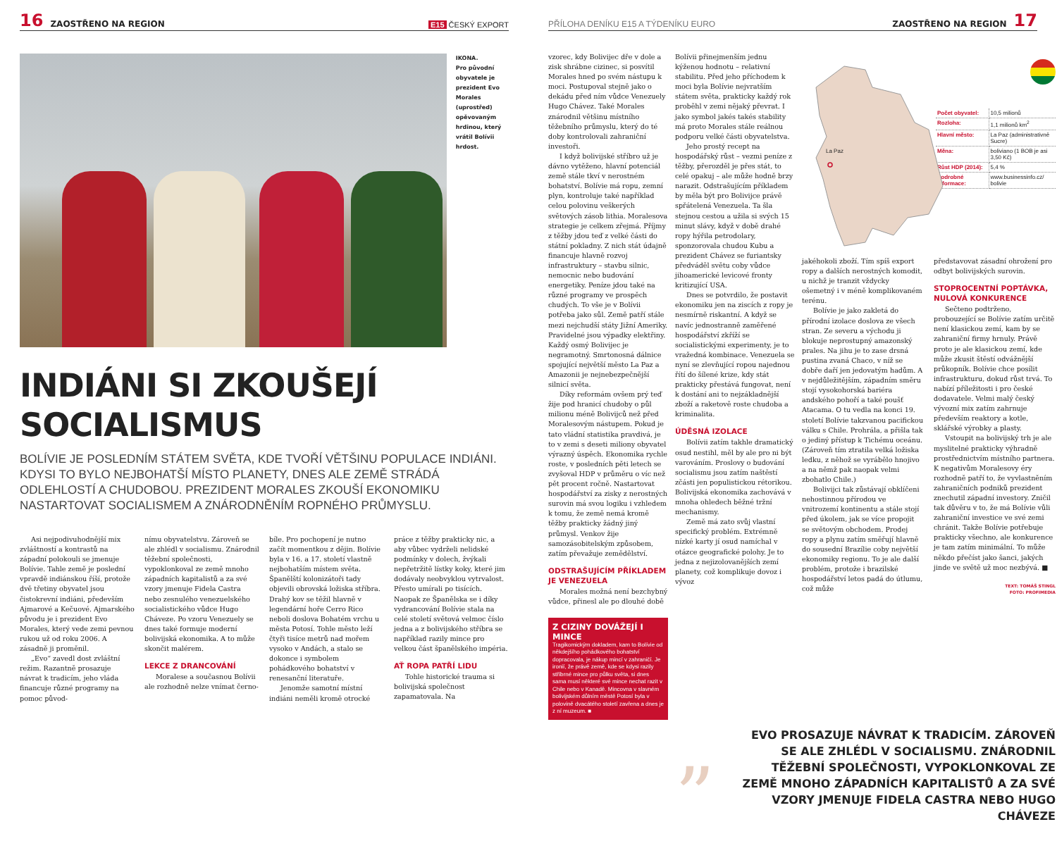16 ZAOSTŘENO NA REGION E15 ČESKÝ EXPORT
IKONA.
Pro původní obyvatele je prezident Evo Morales (uprostřed) opěvovaným hrdinou, který vrátil Bolívii hrdost.
INDIÁNI SI ZKOUŠEJÍ SOCIALISMUS
BOLÍVIE JE POSLEDNÍM STÁTEM SVĚTA, KDE TVOŘÍ VĚTŠINU POPULACE INDIÁNI. KDYSI TO BYLO NEJBOHATŠÍ MÍSTO PLANETY, DNES ALE ZEMĚ STRÁDÁ ODLEHLOSTÍ A CHUDOBOU. PREZIDENT MORALES ZKOUŠÍ EKONOMIKU NASTARTOVAT SOCIALISMEM A ZNÁRODNĚNÍM ROPNÉHO PRŮMYSLU.
Asi nejpodivuhodnější mix zvláštností a kontrastů na západní polokouli se jmenuje Bolívie. Tahle země je poslední vpravdě indiánskou říší, protože dvě třetiny obyvatel jsou čistokrevní indiáni, především Ajmarové a Kečuové. Ajmarského původu je i prezident Evo Morales, který vede zemi pevnou rukou už od roku 2006. A zásadně ji proměnil.
„Evo“ zavedl dost zvláštní režim. Razantně prosazuje návrat k tradicím, jeho vláda financuje různé programy na pomoc původ-
nímu obyvatelstvu. Zároveň se ale zhlédl v socialismu. Znárodnil těžební společnosti, vypoklonkoval ze země mnoho západních kapitalistů a za své vzory jmenuje Fidela Castra nebo zesnulého venezuelského socialistického vůdce Hugo Cháveze. Po vzoru Venezuely se dnes také formuje moderní bolivijská ekonomika. A to může skončit malérem.
LEKCE Z DRANCOVÁNÍ
Moralese a současnou Bolívii ale rozhodně nelze vnímat černo-
bíle. Pro pochopení je nutno začít momentkou z dějin. Bolívie byla v 16. a 17. století vlastně nejbohatším místem světa. Španělští kolonizátoři tady objevili obrovská ložiska stříbra. Drahý kov se těžil hlavně v legendární hoře Cerro Rico neboli doslova Bohatém vrchu u města Potosí. Tohle město leží čtyři tisíce metrů nad mořem vysoko v Andách, a stalo se dokonce i symbolem pohádkového bohatství v renesanční literatuře.
Jenomže samotní místní indiáni neměli kromě otrocké
práce z těžby prakticky nic, a aby vůbec vydrželi nelidské podmínky v dolech, žvýkali nepřetržitě lístky koky, které jim dodávaly neobvyklou vytrvalost. Přesto umírali po tisících. Naopak ze Španělska se i díky vydrancování Bolívie stala na celé století světová velmoc číslo jedna a z bolivijského stříbra se například razily mince pro velkou část španělského impéria.
AŤ ROPA PATŘÍ LIDU
Tohle historické trauma si bolivijská společnost zapamatovala. Na
PŘÍLOHA DENÍKU E15 A TÝDENÍKU EURO ZAOSTŘENO NA REGION 17
vzorec, kdy Bolivijec dře v dole a zisk shrábne cizinec, si posvítil Morales hned po svém nástupu k moci. Postupoval stejně jako o dekádu před ním vůdce Venezuely Hugo Chávez. Také Morales znárodnil většinu místního těžebního průmyslu, který do té doby kontrolovali zahraniční investoři.
I když bolivijské stříbro už je dávno vytěženo, hlavní potenciál země stále tkví v nerostném bohatství. Bolívie má ropu, zemní plyn, kontroluje také například celou polovinu veškerých světových zásob lithia. Moralesova strategie je celkem zřejmá. Příjmy z těžby jdou teď z velké části do státní pokladny. Z nich stát údajně financuje hlavně rozvoj infrastruktury – stavbu silnic, nemocnic nebo budování energetiky. Peníze jdou také na různé programy ve prospěch chudých. To vše je v Bolívii potřeba jako sůl. Země patří stále mezi nejchudší státy Jižní Ameriky. Pravidelné jsou výpadky elektřiny. Každý osmý Bolivijec je negramotný. Smrtonosná dálnice spojující největší město La Paz a Amazonii je nejnebezpečnější silnicí světa.
Díky reformám ovšem prý teď žije pod hranicí chudoby o půl milionu méně Bolivijců než před Moralesovým nástupem. Pokud je tato vládní statistika pravdivá, je to v zemi s deseti miliony obyvatel výrazný úspěch. Ekonomika rychle roste, v posledních pěti letech se zvyšoval HDP v průměru o víc než pět procent ročně. Nastartovat hospodářství za zisky z nerostných surovin má svou logiku i vzhledem k tomu, že země nemá kromě těžby prakticky žádný jiný průmysl. Venkov žije samozásobitelským způsobem, zatím převažuje zemědělství.
ODSTRAŠUJÍCÍM PŘÍKLADEM JE VENEZUELA
Morales možná není bezchybný vůdce, přinesl ale po dlouhé době
Z CIZINY DOVÁŽEJÍ I MINCE
Tragikomickým dokladem, kam to Bolívie od někdejšího pohádkového bohatství dopracovala, je nákup mincí v zahraničí. Je ironií, že právě země, kde se kdysi razily stříbrné mince pro půlku světa, si dnes sama musí některé své mince nechat razit v Chile nebo v Kanadě. Mincovna v slavném bolivijském důlním městě Potosí byla v polovině dvacátého století zavřena a dnes je z ní muzeum. ■
Bolívii přinejmenším jednu kýženou hodnotu – relativní stabilitu. Před jeho příchodem k moci byla Bolívie nejvratším státem světa, prakticky každý rok proběhl v zemi nějaký převrat. I jako symbol jakés takés stability má proto Morales stále reálnou podporu velké části obyvatelstva.
Jeho prostý recept na hospodářský růst – vezmi peníze z těžby, přerozděl je přes stát, to celé opakuj – ale může hodně brzy narazit. Odstrašujícím příkladem by měla být pro Bolivijce právě spřátelená Venezuela. Ta šla stejnou cestou a užila si svých 15 minut slávy, když v době drahé ropy hýřila petrodolary, sponzorovala chudou Kubu a prezident Chávez se furiantsky předváděl světu coby vůdce jihoamerické levicové fronty kritizující USA.
Dnes se potvrdilo, že postavit ekonomiku jen na ziscích z ropy je nesmírně riskantní. A když se navíc jednostranně zaměřené hospodářství zkříží se socialistickými experimenty, je to vražedná kombinace. Venezuela se nyní se zlevňující ropou najednou řítí do šílené krize, kdy stát prakticky přestává fungovat, není k dostání ani to nejzákladnější zboží a raketově roste chudoba a kriminalita.
ÚDĚSNÁ IZOLACE
Bolívii zatím takhle dramatický osud nestihl, měl by ale pro ni být varováním. Proslovy o budování socialismu jsou zatím naštěstí zčásti jen populistickou rétorikou. Bolivijská ekonomika zachovává v mnoha ohledech běžné tržní mechanismy.
Země má zato svůj vlastní specifický problém. Extrémně nízké karty jí osud namíchal v otázce geografické polohy. Je to jedna z nejizolovanějších zemí planety, což komplikuje dovoz i vývoz
La Paz
| Počet obyvatel: | 10,5 milionů |
| Rozloha: | 1,1 milionů km<sup>2</sup> |
| Hlavní město: | La Paz (administrativně Sucre) |
| Měna: | boliviano (1 BOB je asi 3,50 Kč) |
| Růst HDP (2014): | 5,4 % |
| Podrobné informace: | www.businessinfo.cz/ bolivie |
jakéhokoli zboží. Tím spíš export ropy a dalších nerostných komodit, u nichž je tranzit vždycky ošemetný i v méně komplikovaném terénu.
Bolívie je jako zakletá do přírodní izolace doslova ze všech stran. Ze severu a východu ji blokuje neprostupný amazonský prales. Na jihu je to zase drsná pustina zvaná Chaco, v níž se dobře daří jen jedovatým hadům. A v nejdůležitějším, západním směru stojí vysokohorská bariéra andského pohoří a také poušť Atacama. O tu vedla na konci 19. století Bolívie takzvanou pacifickou válku s Chile. Prohrála, a přišla tak o jediný přístup k Tichému oceánu. (Zároveň tím ztratila velká ložiska ledku, z něhož se vyrábělo hnojivo a na němž pak naopak velmi zbohatlo Chile.)
Bolivijci tak zůstávají obklíčeni nehostinnou přírodou ve vnitrozemí kontinentu a stále stojí před úkolem, jak se více propojit se světovým obchodem. Prodej ropy a plynu zatím směřují hlavně do sousední Brazílie coby největší ekonomiky regionu. To je ale další problém, protože i brazilské hospodářství letos padá do útlumu, což může
představovat zásadní ohrožení pro odbyt bolivijských surovin.
STOPROCENTNÍ POPTÁVKA, NULOVÁ KONKURENCE
Sečteno podtrženo, probouzející se Bolívie zatím určitě není klasickou zemí, kam by se zahraniční firmy hrnuly. Právě proto je ale klasickou zemí, kde může zkusit štěstí odvážnější průkopník. Bolívie chce posílit infrastrukturu, dokud růst trvá. To nabízí příležitosti i pro české dodavatele. Velmi malý český vývozní mix zatím zahrnuje především reaktory a kotle, sklářské výrobky a plasty.
Vstoupit na bolivijský trh je ale myslitelné prakticky výhradně prostřednictvím místního partnera. K negativům Moralesovy éry rozhodně patří to, že vyvlastněním zahraničních podniků prezident znechutil západní investory. Zničil tak důvěru v to, že má Bolívie vůli zahraniční investice ve své zemi chránit. Takže Bolívie potřebuje prakticky všechno, ale konkurence je tam zatím minimální. To může někdo přečíst jako šanci, jakých jinde ve světě už moc nezbývá. ■
TEXT: TOMÁŠ STINGL
FOTO: PROFIMEDIA
”
EVO PROSAZUJE NÁVRAT K TRADICÍM. ZÁROVEŇ SE ALE ZHLÉDL V SOCIALISMU. ZNÁRODNIL TĚŽEBNÍ SPOLEČNOSTI, VYPOKLONKOVAL ZE ZEMĚ MNOHO ZÁPADNÍCH KAPITALISTŮ A ZA SVÉ VZORY JMENUJE FIDELA CASTRA NEBO HUGO CHÁVEZE